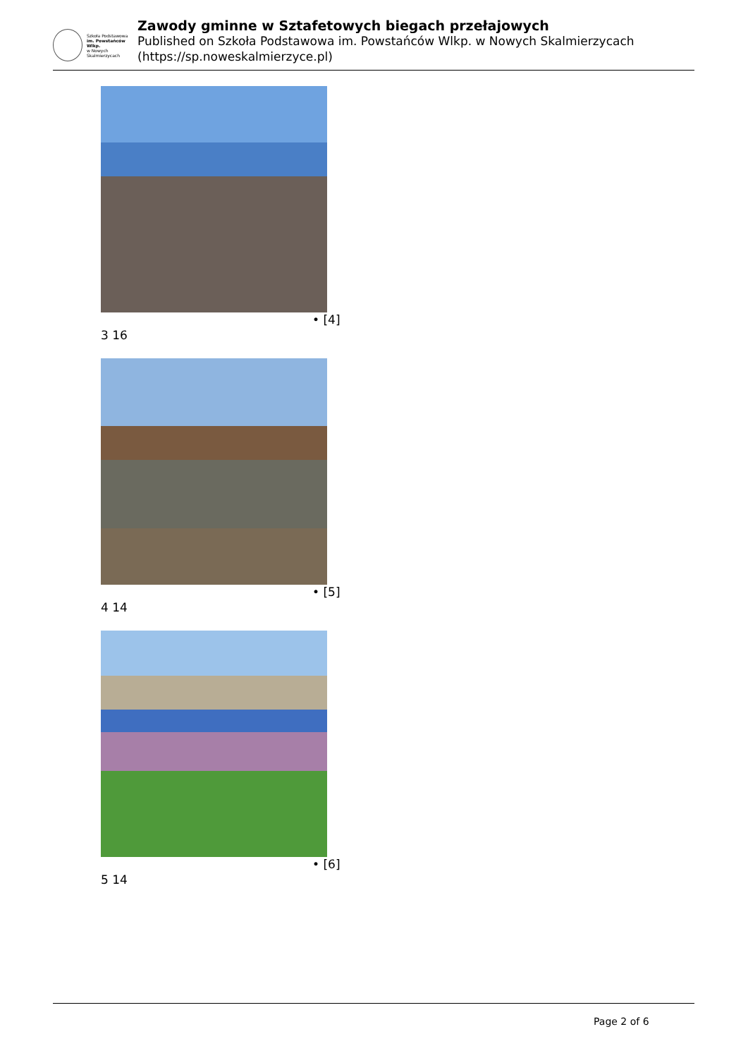Szkoła Podstawowa
im. Powstańców Wlkp.
w Nowych Skalmierzycach
Zawody gminne w Sztafetowych biegach przełajowych
Published on Szkoła Podstawowa im. Powstańców Wlkp. w Nowych Skalmierzycach (https://sp.noweskalmierzyce.pl)
• [4]
3 16
• [5]
4 14
• [6]
5 14
Page 2 of 6